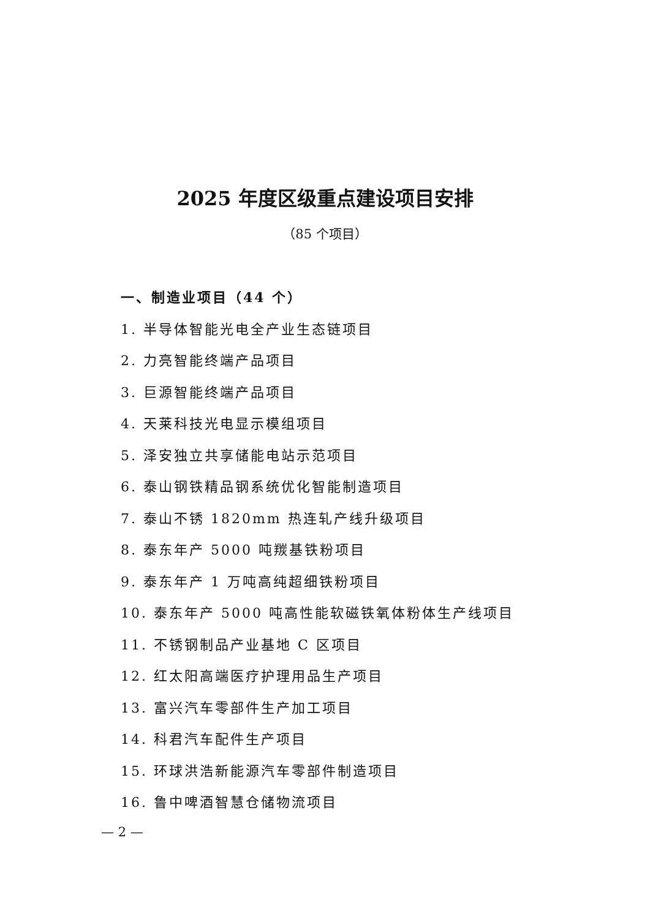2025 年度区级重点建设项目安排
（85 个项目）
一、制造业项目（44 个）
1. 半导体智能光电全产业生态链项目
2. 力亮智能终端产品项目
3. 巨源智能终端产品项目
4. 天莱科技光电显示模组项目
5. 泽安独立共享储能电站示范项目
6. 泰山钢铁精品钢系统优化智能制造项目
7. 泰山不锈 1820mm 热连轧产线升级项目
8. 泰东年产 5000 吨羰基铁粉项目
9. 泰东年产 1 万吨高纯超细铁粉项目
10. 泰东年产 5000 吨高性能软磁铁氧体粉体生产线项目
11. 不锈钢制品产业基地 C 区项目
12. 红太阳高端医疗护理用品生产项目
13. 富兴汽车零部件生产加工项目
14. 科君汽车配件生产项目
15. 环球洪浩新能源汽车零部件制造项目
16. 鲁中啤酒智慧仓储物流项目
— 2 —